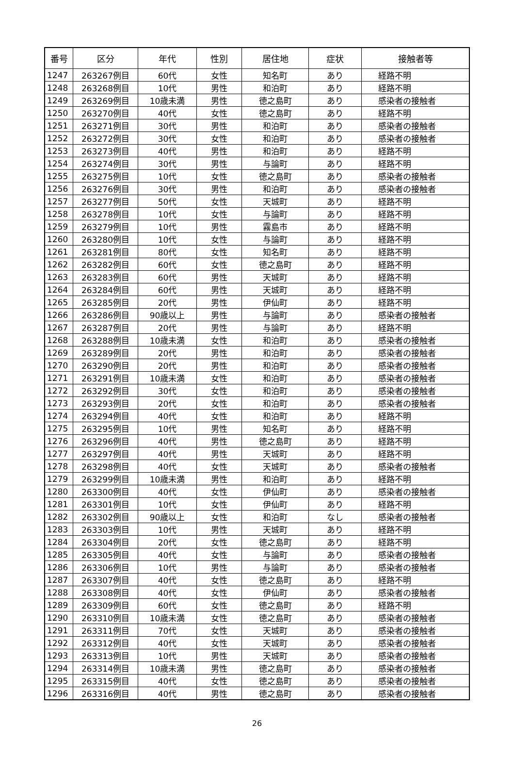| 番号 | 区分 | 年代 | 性別 | 居住地 | 症状 | 接触者等 |
| --- | --- | --- | --- | --- | --- | --- |
| 1247 | 263267例目 | 60代 | 女性 | 知名町 | あり | 経路不明 |
| 1248 | 263268例目 | 10代 | 男性 | 和泊町 | あり | 経路不明 |
| 1249 | 263269例目 | 10歳未満 | 男性 | 徳之島町 | あり | 感染者の接触者 |
| 1250 | 263270例目 | 40代 | 女性 | 徳之島町 | あり | 経路不明 |
| 1251 | 263271例目 | 30代 | 男性 | 和泊町 | あり | 感染者の接触者 |
| 1252 | 263272例目 | 30代 | 女性 | 和泊町 | あり | 感染者の接触者 |
| 1253 | 263273例目 | 40代 | 男性 | 和泊町 | あり | 経路不明 |
| 1254 | 263274例目 | 30代 | 男性 | 与論町 | あり | 経路不明 |
| 1255 | 263275例目 | 10代 | 女性 | 徳之島町 | あり | 感染者の接触者 |
| 1256 | 263276例目 | 30代 | 男性 | 和泊町 | あり | 感染者の接触者 |
| 1257 | 263277例目 | 50代 | 女性 | 天城町 | あり | 経路不明 |
| 1258 | 263278例目 | 10代 | 女性 | 与論町 | あり | 経路不明 |
| 1259 | 263279例目 | 10代 | 男性 | 霧島市 | あり | 経路不明 |
| 1260 | 263280例目 | 10代 | 女性 | 与論町 | あり | 経路不明 |
| 1261 | 263281例目 | 80代 | 女性 | 知名町 | あり | 経路不明 |
| 1262 | 263282例目 | 60代 | 女性 | 徳之島町 | あり | 経路不明 |
| 1263 | 263283例目 | 60代 | 男性 | 天城町 | あり | 経路不明 |
| 1264 | 263284例目 | 60代 | 男性 | 天城町 | あり | 経路不明 |
| 1265 | 263285例目 | 20代 | 男性 | 伊仙町 | あり | 経路不明 |
| 1266 | 263286例目 | 90歳以上 | 男性 | 与論町 | あり | 感染者の接触者 |
| 1267 | 263287例目 | 20代 | 男性 | 与論町 | あり | 経路不明 |
| 1268 | 263288例目 | 10歳未満 | 女性 | 和泊町 | あり | 感染者の接触者 |
| 1269 | 263289例目 | 20代 | 男性 | 和泊町 | あり | 感染者の接触者 |
| 1270 | 263290例目 | 20代 | 男性 | 和泊町 | あり | 感染者の接触者 |
| 1271 | 263291例目 | 10歳未満 | 女性 | 和泊町 | あり | 感染者の接触者 |
| 1272 | 263292例目 | 30代 | 女性 | 和泊町 | あり | 感染者の接触者 |
| 1273 | 263293例目 | 20代 | 女性 | 和泊町 | あり | 感染者の接触者 |
| 1274 | 263294例目 | 40代 | 女性 | 和泊町 | あり | 経路不明 |
| 1275 | 263295例目 | 10代 | 男性 | 知名町 | あり | 経路不明 |
| 1276 | 263296例目 | 40代 | 男性 | 徳之島町 | あり | 経路不明 |
| 1277 | 263297例目 | 40代 | 男性 | 天城町 | あり | 経路不明 |
| 1278 | 263298例目 | 40代 | 女性 | 天城町 | あり | 感染者の接触者 |
| 1279 | 263299例目 | 10歳未満 | 男性 | 和泊町 | あり | 経路不明 |
| 1280 | 263300例目 | 40代 | 女性 | 伊仙町 | あり | 感染者の接触者 |
| 1281 | 263301例目 | 10代 | 女性 | 伊仙町 | あり | 経路不明 |
| 1282 | 263302例目 | 90歳以上 | 女性 | 和泊町 | なし | 感染者の接触者 |
| 1283 | 263303例目 | 10代 | 男性 | 天城町 | あり | 経路不明 |
| 1284 | 263304例目 | 20代 | 女性 | 徳之島町 | あり | 経路不明 |
| 1285 | 263305例目 | 40代 | 女性 | 与論町 | あり | 感染者の接触者 |
| 1286 | 263306例目 | 10代 | 男性 | 与論町 | あり | 感染者の接触者 |
| 1287 | 263307例目 | 40代 | 女性 | 徳之島町 | あり | 経路不明 |
| 1288 | 263308例目 | 40代 | 女性 | 伊仙町 | あり | 感染者の接触者 |
| 1289 | 263309例目 | 60代 | 女性 | 徳之島町 | あり | 経路不明 |
| 1290 | 263310例目 | 10歳未満 | 女性 | 徳之島町 | あり | 感染者の接触者 |
| 1291 | 263311例目 | 70代 | 女性 | 天城町 | あり | 感染者の接触者 |
| 1292 | 263312例目 | 40代 | 女性 | 天城町 | あり | 感染者の接触者 |
| 1293 | 263313例目 | 10代 | 男性 | 天城町 | あり | 感染者の接触者 |
| 1294 | 263314例目 | 10歳未満 | 男性 | 徳之島町 | あり | 感染者の接触者 |
| 1295 | 263315例目 | 40代 | 女性 | 徳之島町 | あり | 感染者の接触者 |
| 1296 | 263316例目 | 40代 | 男性 | 徳之島町 | あり | 感染者の接触者 |
26